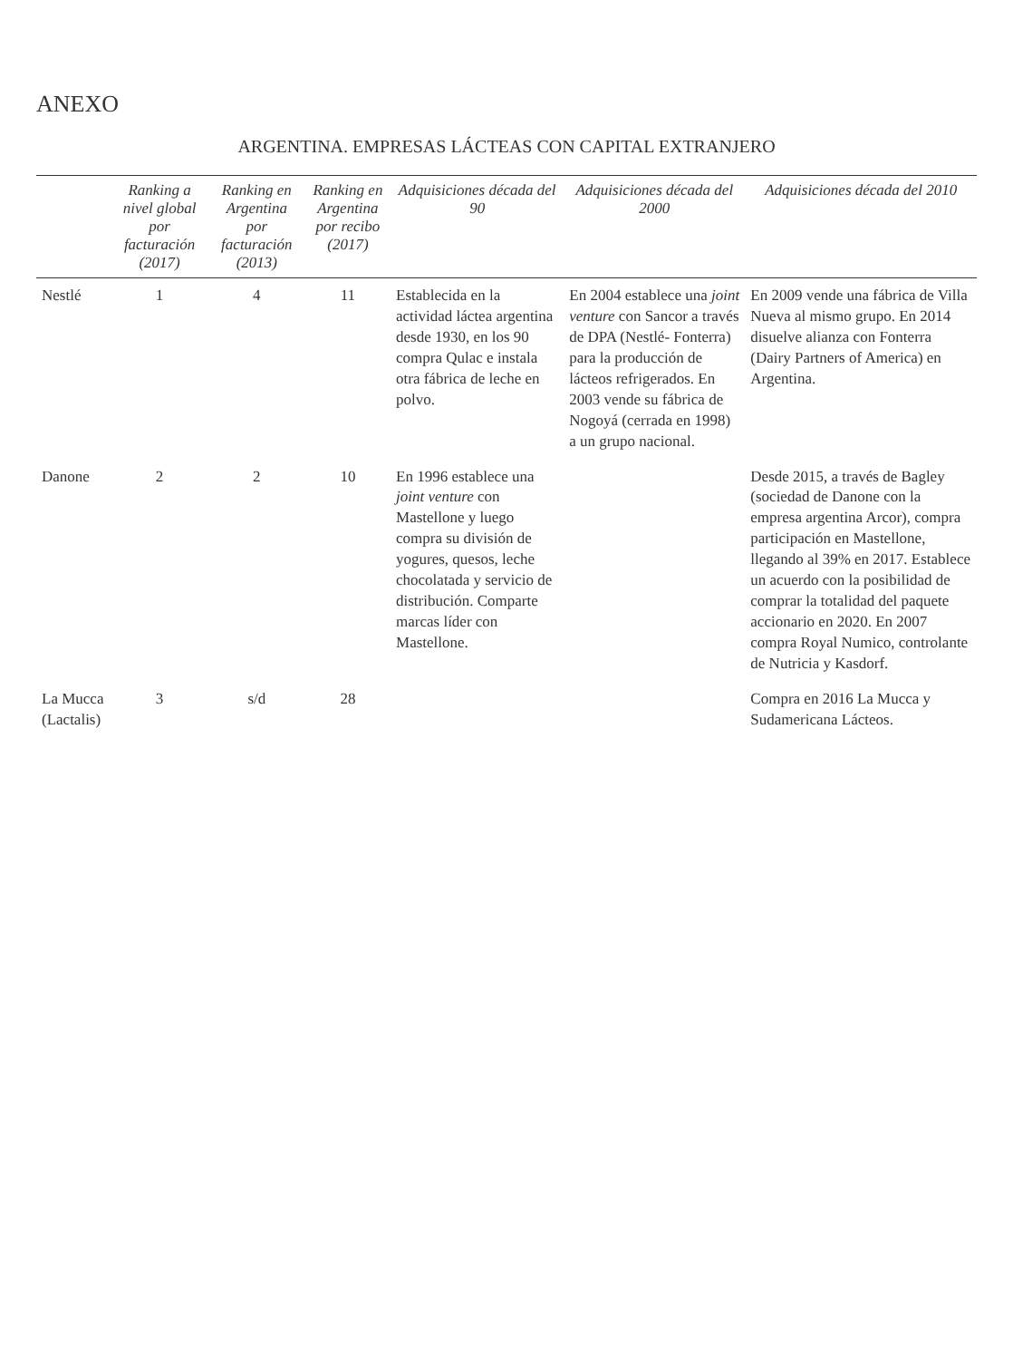ANEXO
ARGENTINA. EMPRESAS LÁCTEAS CON CAPITAL EXTRANJERO
| | Ranking a nivel global por facturación (2017) | Ranking en Argentina por facturación (2013) | Ranking en Argentina por recibo (2017) | Adquisiciones década del 90 | Adquisiciones década del 2000 | Adquisiciones década del 2010 |
| --- | --- | --- | --- | --- | --- | --- |
| Nestlé | 1 | 4 | 11 | Establecida en la actividad láctea argentina desde 1930, en los 90 compra Qulac e instala otra fábrica de leche en polvo. | En 2004 establece una joint venture con Sancor a través de DPA (Nestlé- Fonterra) para la producción de lácteos refrigerados. En 2003 vende su fábrica de Nogoyá (cerrada en 1998) a un grupo nacional. | En 2009 vende una fábrica de Villa Nueva al mismo grupo. En 2014 disuelve alianza con Fonterra (Dairy Partners of America) en Argentina. |
| Danone | 2 | 2 | 10 | En 1996 establece una joint venture con Mastellone y luego compra su división de yogures, quesos, leche chocolatada y servicio de distribución. Comparte marcas líder con Mastellone. | | Desde 2015, a través de Bagley (sociedad de Danone con la empresa argentina Arcor), compra participación en Mastellone, llegando al 39% en 2017. Establece un acuerdo con la posibilidad de comprar la totalidad del paquete accionario en 2020. En 2007 compra Royal Numico, controlante de Nutricia y Kasdorf. |
| La Mucca (Lactalis) | 3 | s/d | 28 | | | Compra en 2016 La Mucca y Sudamericana Lácteos. |